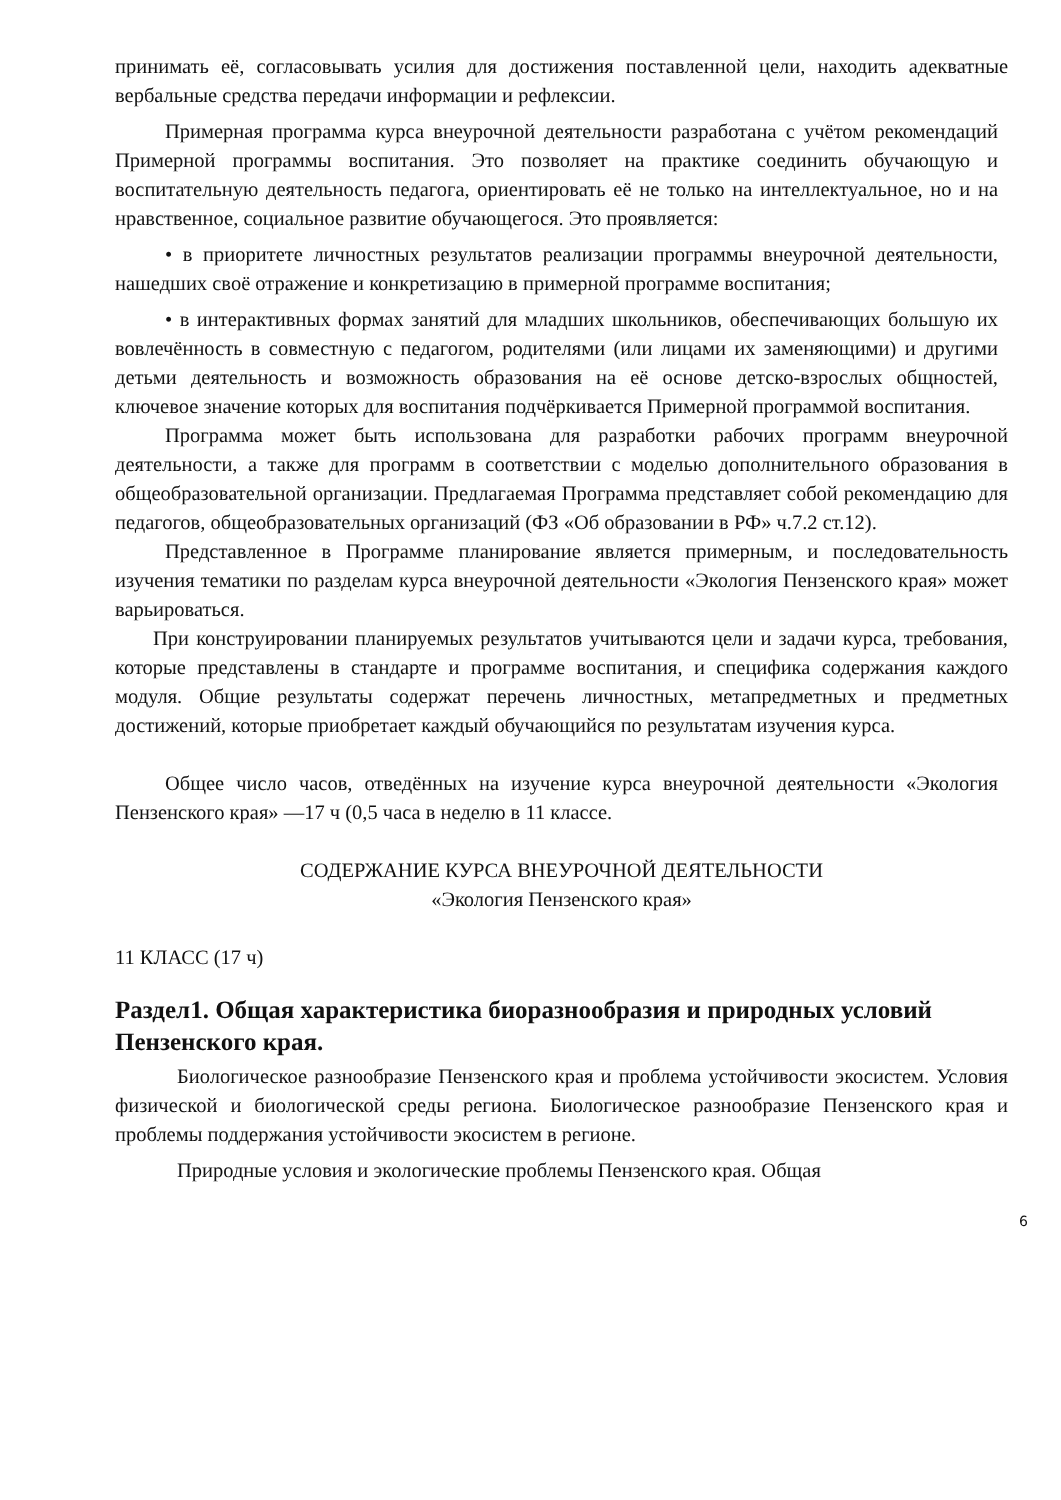принимать её, согласовывать усилия для достижения поставленной цели, находить адекватные вербальные средства передачи информации и рефлексии.
Примерная программа курса внеурочной деятельности разработана с учётом рекомендаций Примерной программы воспитания. Это позволяет на практике соединить обучающую и воспитательную деятельность педагога, ориентировать её не только на интеллектуальное, но и на нравственное, социальное развитие обучающегося. Это проявляется:
• в приоритете личностных результатов реализации программы внеурочной деятельности, нашедших своё отражение и конкретизацию в примерной программе воспитания;
• в интерактивных формах занятий для младших школьников, обеспечивающих большую их вовлечённость в совместную с педагогом, родителями (или лицами их заменяющими) и другими детьми деятельность и возможность образования на её основе детско-взрослых общностей, ключевое значение которых для воспитания подчёркивается Примерной программой воспитания.
Программа может быть использована для разработки рабочих программ внеурочной деятельности, а также для программ в соответствии с моделью дополнительного образования в общеобразовательной организации. Предлагаемая Программа представляет собой рекомендацию для педагогов, общеобразовательных организаций (ФЗ «Об образовании в РФ» ч.7.2 ст.12).
Представленное в Программе планирование является примерным, и последовательность изучения тематики по разделам курса внеурочной деятельности «Экология Пензенского края» может варьироваться.
При конструировании планируемых результатов учитываются цели и задачи курса, требования, которые представлены в стандарте и программе воспитания, и специфика содержания каждого модуля. Общие результаты содержат перечень личностных, метапредметных и предметных достижений, которые приобретает каждый обучающийся по результатам изучения курса.
Общее число часов, отведённых на изучение курса внеурочной деятельности «Экология Пензенского края» —17 ч (0,5 часа в неделю в 11 классе.
СОДЕРЖАНИЕ КУРСА ВНЕУРОЧНОЙ ДЕЯТЕЛЬНОСТИ
«Экология Пензенского края»
11 КЛАСС (17 ч)
Раздел1. Общая характеристика биоразнообразия и природных условий Пензенского края.
Биологическое разнообразие Пензенского края и проблема устойчивости экосистем. Условия физической и биологической среды региона. Биологическое разнообразие Пензенского края и проблемы поддержания устойчивости экосистем в регионе.
Природные условия и экологические проблемы Пензенского края. Общая
6